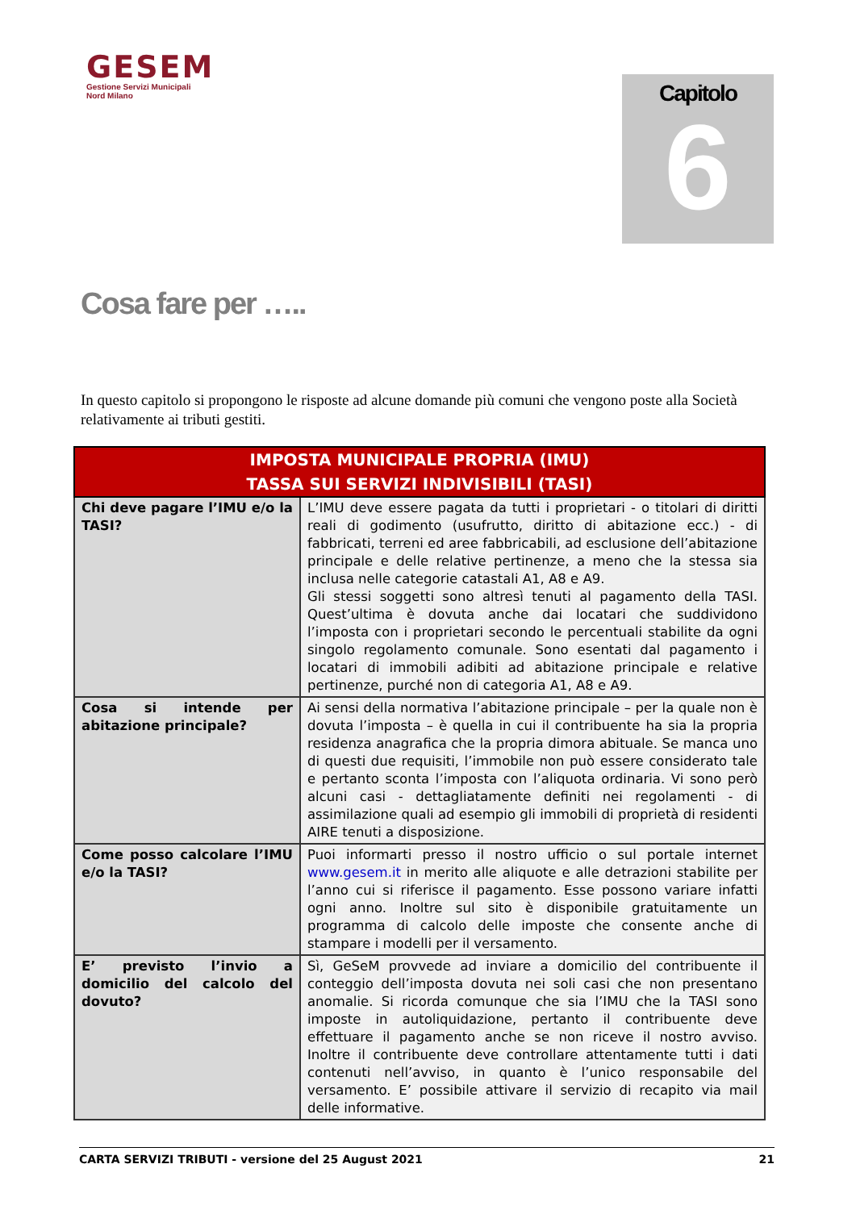GESEM
Gestione Servizi Municipali
Nord Milano
Capitolo
6
Cosa fare per …..
In questo capitolo si propongono le risposte ad alcune domande più comuni che vengono poste alla Società relativamente ai tributi gestiti.
| IMPOSTA MUNICIPALE PROPRIA (IMU) TASSA SUI SERVIZI INDIVISIBILI (TASI) | |
| --- | --- |
| Chi deve pagare l’IMU e/o la TASI? | L’IMU deve essere pagata da tutti i proprietari - o titolari di diritti reali di godimento (usufrutto, diritto di abitazione ecc.) - di fabbricati, terreni ed aree fabbricabili, ad esclusione dell’abitazione principale e delle relative pertinenze, a meno che la stessa sia inclusa nelle categorie catastali A1, A8 e A9. Gli stessi soggetti sono altresì tenuti al pagamento della TASI. Quest’ultima è dovuta anche dai locatari che suddividono l’imposta con i proprietari secondo le percentuali stabilite da ogni singolo regolamento comunale. Sono esentati dal pagamento i locatari di immobili adibiti ad abitazione principale e relative pertinenze, purché non di categoria A1, A8 e A9. |
| Cosa si intende per abitazione principale? | Ai sensi della normativa l’abitazione principale – per la quale non è dovuta l’imposta – è quella in cui il contribuente ha sia la propria residenza anagrafica che la propria dimora abituale. Se manca uno di questi due requisiti, l’immobile non può essere considerato tale e pertanto sconta l’imposta con l’aliquota ordinaria. Vi sono però alcuni casi - dettagliatamente definiti nei regolamenti - di assimilazione quali ad esempio gli immobili di proprietà di residenti AIRE tenuti a disposizione. |
| Come posso calcolare l’IMU e/o la TASI? | Puoi informarti presso il nostro ufficio o sul portale internet www.gesem.it in merito alle aliquote e alle detrazioni stabilite per l’anno cui si riferisce il pagamento. Esse possono variare infatti ogni anno. Inoltre sul sito è disponibile gratuitamente un programma di calcolo delle imposte che consente anche di stampare i modelli per il versamento. |
| E’ previsto l’invio a domicilio del calcolo del dovuto? | Sì, GeSeM provvede ad inviare a domicilio del contribuente il conteggio dell’imposta dovuta nei soli casi che non presentano anomalie. Si ricorda comunque che sia l’IMU che la TASI sono imposte in autoliquidazione, pertanto il contribuente deve effettuare il pagamento anche se non riceve il nostro avviso. Inoltre il contribuente deve controllare attentamente tutti i dati contenuti nell’avviso, in quanto è l’unico responsabile del versamento. E’ possibile attivare il servizio di recapito via mail delle informative. |
CARTA SERVIZI TRIBUTI - versione del 25 August 2021 21